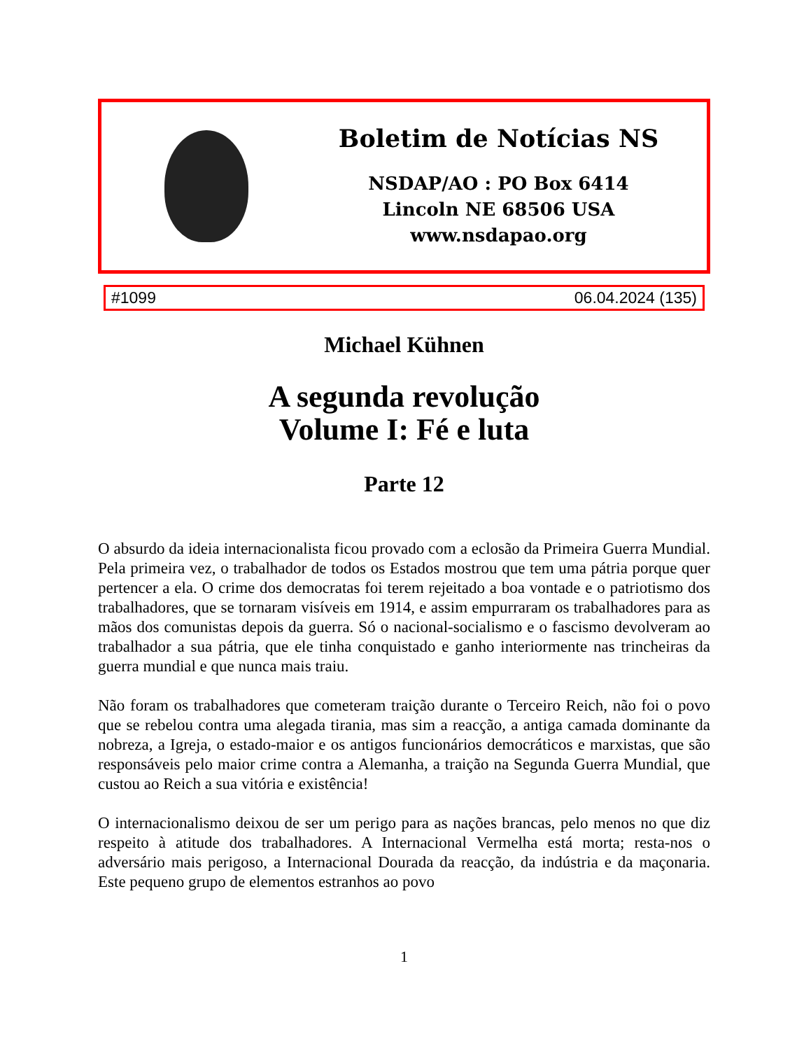Boletim de Notícias NS
NSDAP/AO : PO Box 6414
Lincoln NE 68506 USA
www.nsdapao.org
#1099 06.04.2024 (135)
Michael Kühnen
A segunda revolução
Volume I: Fé e luta
Parte 12
O absurdo da ideia internacionalista ficou provado com a eclosão da Primeira Guerra Mundial. Pela primeira vez, o trabalhador de todos os Estados mostrou que tem uma pátria porque quer pertencer a ela. O crime dos democratas foi terem rejeitado a boa vontade e o patriotismo dos trabalhadores, que se tornaram visíveis em 1914, e assim empurraram os trabalhadores para as mãos dos comunistas depois da guerra. Só o nacional-socialismo e o fascismo devolveram ao trabalhador a sua pátria, que ele tinha conquistado e ganho interiormente nas trincheiras da guerra mundial e que nunca mais traiu.
Não foram os trabalhadores que cometeram traição durante o Terceiro Reich, não foi o povo que se rebelou contra uma alegada tirania, mas sim a reacção, a antiga camada dominante da nobreza, a Igreja, o estado-maior e os antigos funcionários democráticos e marxistas, que são responsáveis pelo maior crime contra a Alemanha, a traição na Segunda Guerra Mundial, que custou ao Reich a sua vitória e existência!
O internacionalismo deixou de ser um perigo para as nações brancas, pelo menos no que diz respeito à atitude dos trabalhadores. A Internacional Vermelha está morta; resta-nos o adversário mais perigoso, a Internacional Dourada da reacção, da indústria e da maçonaria. Este pequeno grupo de elementos estranhos ao povo
1